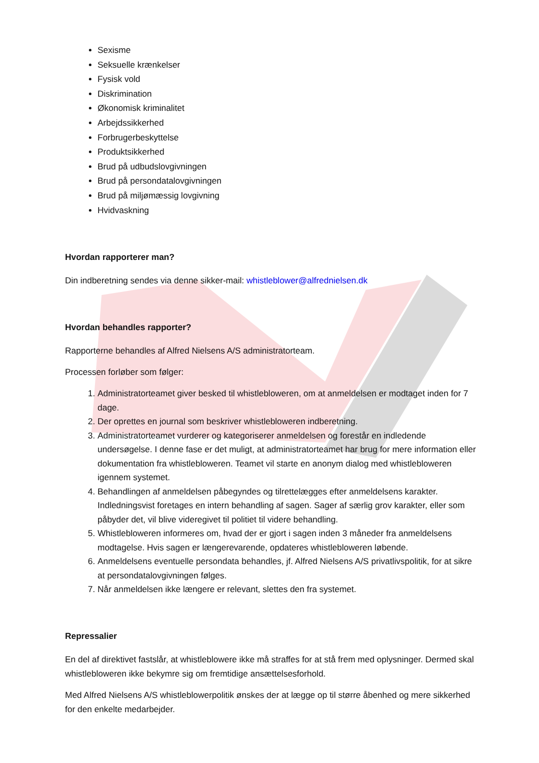Sexisme
Seksuelle krænkelser
Fysisk vold
Diskrimination
Økonomisk kriminalitet
Arbejdssikkerhed
Forbrugerbeskyttelse
Produktsikkerhed
Brud på udbudslovgivningen
Brud på persondatalovgivningen
Brud på miljømæssig lovgivning
Hvidvaskning
Hvordan rapporterer man?
Din indberetning sendes via denne sikker-mail: whistleblower@alfrednielsen.dk
Hvordan behandles rapporter?
Rapporterne behandles af Alfred Nielsens A/S administratorteam.
Processen forløber som følger:
1. Administratorteamet giver besked til whistlebloweren, om at anmeldelsen er modtaget inden for 7 dage.
2. Der oprettes en journal som beskriver whistlebloweren indberetning.
3. Administratorteamet vurderer og kategoriserer anmeldelsen og forestår en indledende undersøgelse. I denne fase er det muligt, at administratorteamet har brug for mere information eller dokumentation fra whistlebloweren. Teamet vil starte en anonym dialog med whistlebloweren igennem systemet.
4. Behandlingen af anmeldelsen påbegyndes og tilrettelægges efter anmeldelsens karakter. Indledningsvist foretages en intern behandling af sagen. Sager af særlig grov karakter, eller som påbyder det, vil blive videregivet til politiet til videre behandling.
5. Whistlebloweren informeres om, hvad der er gjort i sagen inden 3 måneder fra anmeldelsens modtagelse. Hvis sagen er længerevarende, opdateres whistlebloweren løbende.
6. Anmeldelsens eventuelle persondata behandles, jf. Alfred Nielsens A/S privatlivspolitik, for at sikre at persondatalovgivningen følges.
7. Når anmeldelsen ikke længere er relevant, slettes den fra systemet.
Repressalier
En del af direktivet fastslår, at whistleblowere ikke må straffes for at stå frem med oplysninger. Dermed skal whistlebloweren ikke bekymre sig om fremtidige ansættelsesforhold.
Med Alfred Nielsens A/S whistleblowerpolitik ønskes der at lægge op til større åbenhed og mere sikkerhed for den enkelte medarbejder.